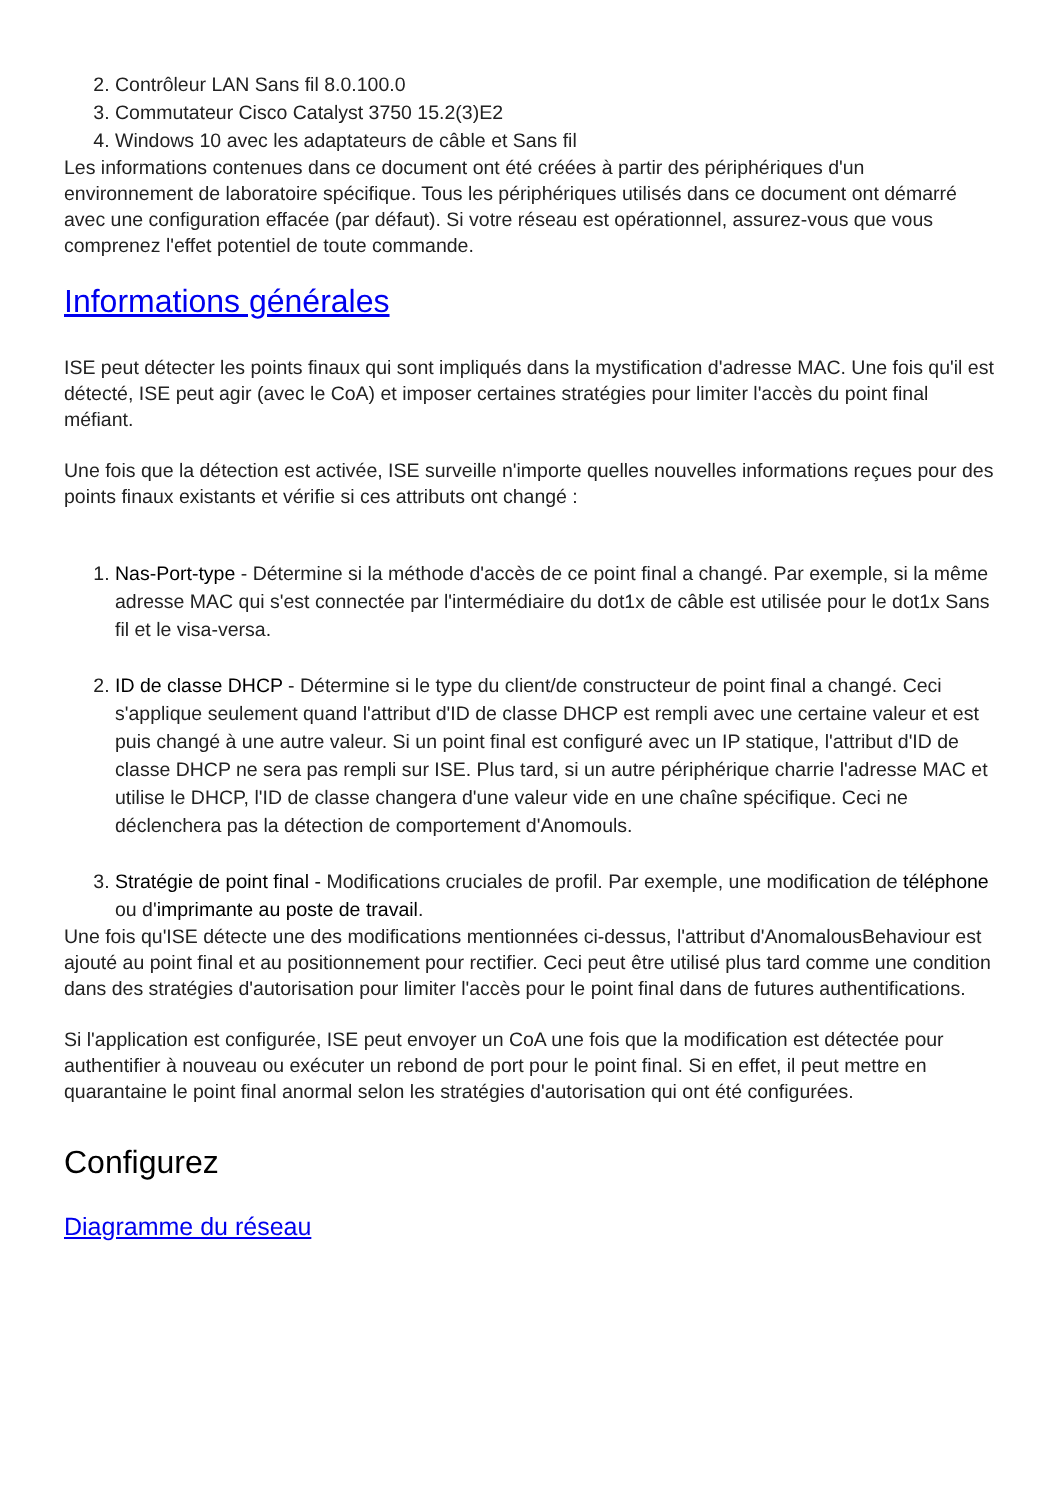2. Contrôleur LAN Sans fil 8.0.100.0
3. Commutateur Cisco Catalyst 3750 15.2(3)E2
4. Windows 10 avec les adaptateurs de câble et Sans fil
Les informations contenues dans ce document ont été créées à partir des périphériques d'un environnement de laboratoire spécifique. Tous les périphériques utilisés dans ce document ont démarré avec une configuration effacée (par défaut). Si votre réseau est opérationnel, assurez-vous que vous comprenez l'effet potentiel de toute commande.
Informations générales
ISE peut détecter les points finaux qui sont impliqués dans la mystification d'adresse MAC. Une fois qu'il est détecté, ISE peut agir (avec le CoA) et imposer certaines stratégies pour limiter l'accès du point final méfiant.
Une fois que la détection est activée, ISE surveille n'importe quelles nouvelles informations reçues pour des points finaux existants et vérifie si ces attributs ont changé :
1. Nas-Port-type - Détermine si la méthode d'accès de ce point final a changé. Par exemple, si la même adresse MAC qui s'est connectée par l'intermédiaire du dot1x de câble est utilisée pour le dot1x Sans fil et le visa-versa.
2. ID de classe DHCP - Détermine si le type du client/de constructeur de point final a changé. Ceci s'applique seulement quand l'attribut d'ID de classe DHCP est rempli avec une certaine valeur et est puis changé à une autre valeur. Si un point final est configuré avec un IP statique, l'attribut d'ID de classe DHCP ne sera pas rempli sur ISE. Plus tard, si un autre périphérique charrie l'adresse MAC et utilise le DHCP, l'ID de classe changera d'une valeur vide en une chaîne spécifique. Ceci ne déclenchera pas la détection de comportement d'Anomouls.
3. Stratégie de point final - Modifications cruciales de profil. Par exemple, une modification de téléphone ou d'imprimante au poste de travail.
Une fois qu'ISE détecte une des modifications mentionnées ci-dessus, l'attribut d'AnomalousBehaviour est ajouté au point final et au positionnement pour rectifier. Ceci peut être utilisé plus tard comme une condition dans des stratégies d'autorisation pour limiter l'accès pour le point final dans de futures authentifications.
Si l'application est configurée, ISE peut envoyer un CoA une fois que la modification est détectée pour authentifier à nouveau ou exécuter un rebond de port pour le point final. Si en effet, il peut mettre en quarantaine le point final anormal selon les stratégies d'autorisation qui ont été configurées.
Configurez
Diagramme du réseau